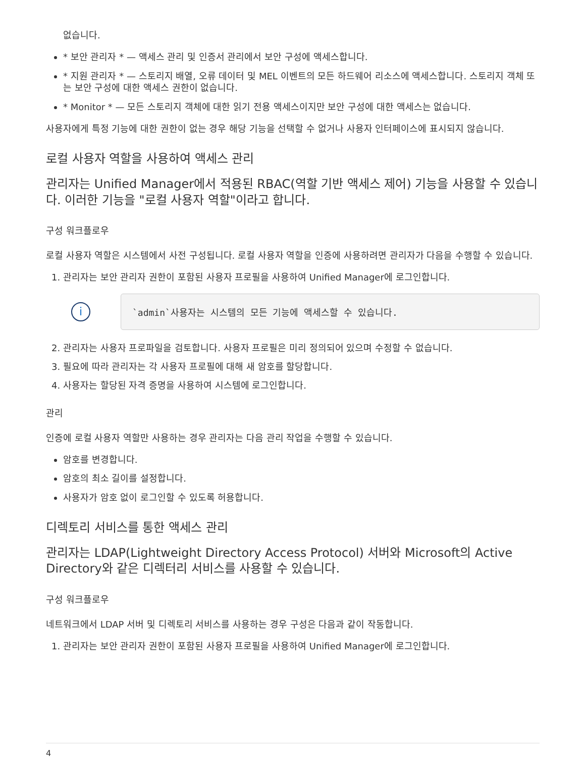없습니다.
* 보안 관리자 * — 액세스 관리 및 인증서 관리에서 보안 구성에 액세스합니다.
* 지원 관리자 * — 스토리지 배열, 오류 데이터 및 MEL 이벤트의 모든 하드웨어 리소스에 액세스합니다. 스토리지 객체 또는 보안 구성에 대한 액세스 권한이 없습니다.
* Monitor * — 모든 스토리지 객체에 대한 읽기 전용 액세스이지만 보안 구성에 대한 액세스는 없습니다.
사용자에게 특정 기능에 대한 권한이 없는 경우 해당 기능을 선택할 수 없거나 사용자 인터페이스에 표시되지 않습니다.
로컬 사용자 역할을 사용하여 액세스 관리
관리자는 Unified Manager에서 적용된 RBAC(역할 기반 액세스 제어) 기능을 사용할 수 있습니다. 이러한 기능을 "로컬 사용자 역할"이라고 합니다.
구성 워크플로우
로컬 사용자 역할은 시스템에서 사전 구성됩니다. 로컬 사용자 역할을 인증에 사용하려면 관리자가 다음을 수행할 수 있습니다.
1. 관리자는 보안 관리자 권한이 포함된 사용자 프로필을 사용하여 Unified Manager에 로그인합니다.
i
`admin`사용자는 시스템의 모든 기능에 액세스할 수 있습니다.
2. 관리자는 사용자 프로파일을 검토합니다. 사용자 프로필은 미리 정의되어 있으며 수정할 수 없습니다.
3. 필요에 따라 관리자는 각 사용자 프로필에 대해 새 암호를 할당합니다.
4. 사용자는 할당된 자격 증명을 사용하여 시스템에 로그인합니다.
관리
인증에 로컬 사용자 역할만 사용하는 경우 관리자는 다음 관리 작업을 수행할 수 있습니다.
암호를 변경합니다.
암호의 최소 길이를 설정합니다.
사용자가 암호 없이 로그인할 수 있도록 허용합니다.
디렉토리 서비스를 통한 액세스 관리
관리자는 LDAP(Lightweight Directory Access Protocol) 서버와 Microsoft의 Active Directory와 같은 디렉터리 서비스를 사용할 수 있습니다.
구성 워크플로우
네트워크에서 LDAP 서버 및 디렉토리 서비스를 사용하는 경우 구성은 다음과 같이 작동합니다.
1. 관리자는 보안 관리자 권한이 포함된 사용자 프로필을 사용하여 Unified Manager에 로그인합니다.
4